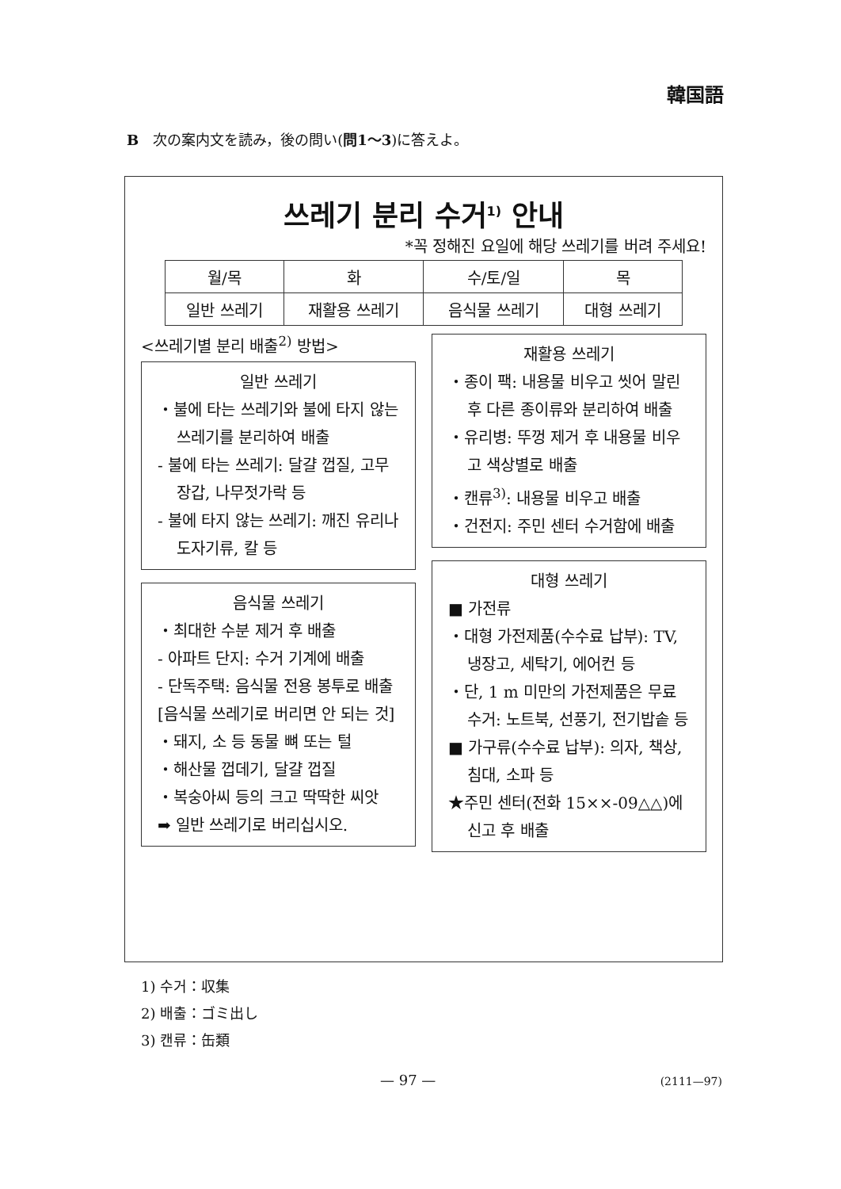韓国語
B　次の案内文を読み，後の問い(問1～3)に答えよ。
쓰레기 분리 수거<sup>1)</sup> 안내
*꼭 정해진 요일에 해당 쓰레기를 버려 주세요!
| 월/목 | 화 | 수/토/일 | 목 |
| --- | --- | --- | --- |
| 일반 쓰레기 | 재활용 쓰레기 | 음식물 쓰레기 | 대형 쓰레기 |
<쓰레기별 분리 배출<sup>2)</sup> 방법>
일반 쓰레기
・불에 타는 쓰레기와 불에 타지 않는 쓰레기를 분리하여 배출
- 불에 타는 쓰레기: 달걀 껍질, 고무장갑, 나무젓가락 등
- 불에 타지 않는 쓰레기: 깨진 유리나 도자기류, 칼 등
음식물 쓰레기
・최대한 수분 제거 후 배출
- 아파트 단지: 수거 기계에 배출
- 단독주택: 음식물 전용 봉투로 배출
[음식물 쓰레기로 버리면 안 되는 것]
・돼지, 소 등 동물 뼈 또는 털
・해산물 껍데기, 달걀 껍질
・복숭아씨 등의 크고 딱딱한 씨앗
➡ 일반 쓰레기로 버리십시오.
재활용 쓰레기
・종이 팩: 내용물 비우고 씻어 말린 후 다른 종이류와 분리하여 배출
・유리병: 뚜껑 제거 후 내용물 비우고 색상별로 배출
・캔류<sup>3)</sup>: 내용물 비우고 배출
・건전지: 주민 센터 수거함에 배출
대형 쓰레기
■ 가전류
・대형 가전제품(수수료 납부): TV, 냉장고, 세탁기, 에어컨 등
・단, 1 m 미만의 가전제품은 무료 수거: 노트북, 선풍기, 전기밥솥 등
■ 가구류(수수료 납부): 의자, 책상, 침대, 소파 등
★주민 센터(전화 15××-09△△)에 신고 후 배출
1) 수거：収集
2) 배출：ゴミ出し
3) 캔류：缶類
— 97 — (2111—97)